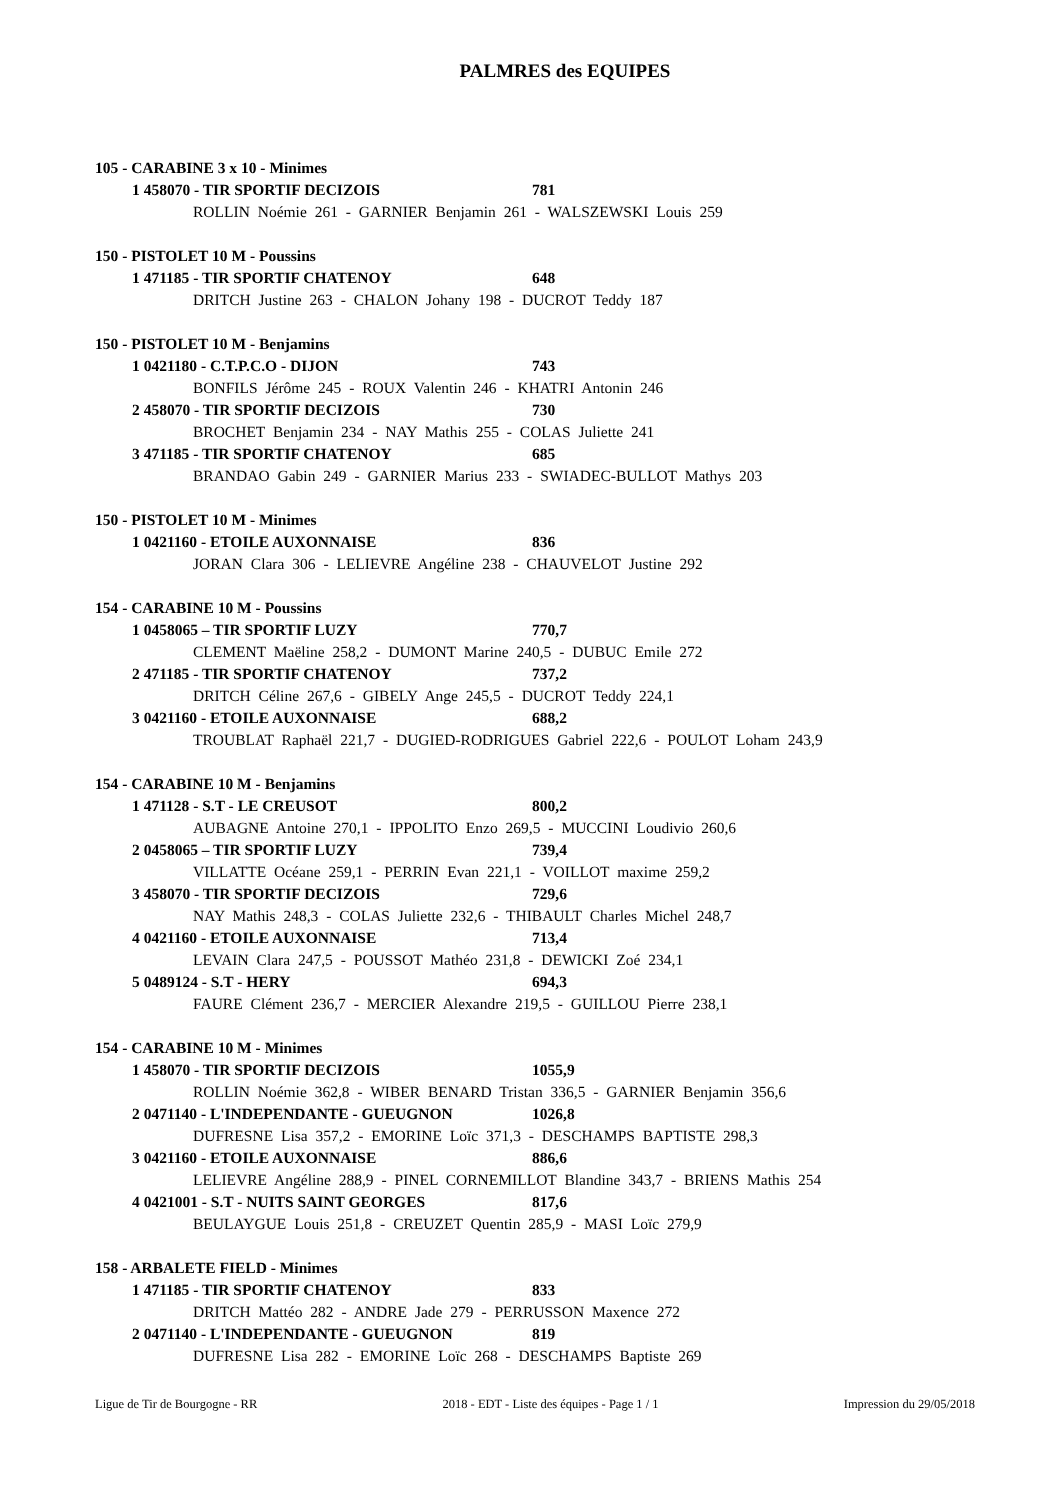PALMRES des EQUIPES
105 - CARABINE 3 x 10 - Minimes
1 458070 - TIR SPORTIF DECIZOIS 781
ROLLIN Noémie 261 - GARNIER Benjamin 261 - WALSZEWSKI Louis 259
150 - PISTOLET 10 M - Poussins
1 471185 - TIR SPORTIF CHATENOY 648
DRITCH Justine 263 - CHALON Johany 198 - DUCROT Teddy 187
150 - PISTOLET 10 M - Benjamins
1 0421180 - C.T.P.C.O - DIJON 743
BONFILS Jérôme 245 - ROUX Valentin 246 - KHATRI Antonin 246
2 458070 - TIR SPORTIF DECIZOIS 730
BROCHET Benjamin 234 - NAY Mathis 255 - COLAS Juliette 241
3 471185 - TIR SPORTIF CHATENOY 685
BRANDAO Gabin 249 - GARNIER Marius 233 - SWIADEC-BULLOT Mathys 203
150 - PISTOLET 10 M - Minimes
1 0421160 - ETOILE AUXONNAISE 836
JORAN Clara 306 - LELIEVRE Angéline 238 - CHAUVELOT Justine 292
154 - CARABINE 10 M - Poussins
1 0458065 – TIR SPORTIF LUZY 770,7
CLEMENT Maëline 258,2 - DUMONT Marine 240,5 - DUBUC Emile 272
2 471185 - TIR SPORTIF CHATENOY 737,2
DRITCH Céline 267,6 - GIBELY Ange 245,5 - DUCROT Teddy 224,1
3 0421160 - ETOILE AUXONNAISE 688,2
TROUBLAT Raphaël 221,7 - DUGIED-RODRIGUES Gabriel 222,6 - POULOT Loham 243,9
154 - CARABINE 10 M - Benjamins
1 471128 - S.T - LE CREUSOT 800,2
AUBAGNE Antoine 270,1 - IPPOLITO Enzo 269,5 - MUCCINI Loudivio 260,6
2 0458065 – TIR SPORTIF LUZY 739,4
VILLATTE Océane 259,1 - PERRIN Evan 221,1 - VOILLOT maxime 259,2
3 458070 - TIR SPORTIF DECIZOIS 729,6
NAY Mathis 248,3 - COLAS Juliette 232,6 - THIBAULT Charles Michel 248,7
4 0421160 - ETOILE AUXONNAISE 713,4
LEVAIN Clara 247,5 - POUSSOT Mathéo 231,8 - DEWICKI Zoé 234,1
5 0489124 - S.T - HERY 694,3
FAURE Clément 236,7 - MERCIER Alexandre 219,5 - GUILLOU Pierre 238,1
154 - CARABINE 10 M - Minimes
1 458070 - TIR SPORTIF DECIZOIS 1055,9
ROLLIN Noémie 362,8 - WIBER BENARD Tristan 336,5 - GARNIER Benjamin 356,6
2 0471140 - L'INDEPENDANTE - GUEUGNON 1026,8
DUFRESNE Lisa 357,2 - EMORINE Loïc 371,3 - DESCHAMPS BAPTISTE 298,3
3 0421160 - ETOILE AUXONNAISE 886,6
LELIEVRE Angéline 288,9 - PINEL CORNEMILLOT Blandine 343,7 - BRIENS Mathis 254
4 0421001 - S.T - NUITS SAINT GEORGES 817,6
BEULAYGUE Louis 251,8 - CREUZET Quentin 285,9 - MASI Loïc 279,9
158 - ARBALETE FIELD - Minimes
1 471185 - TIR SPORTIF CHATENOY 833
DRITCH Mattéo 282 - ANDRE Jade 279 - PERRUSSON Maxence 272
2 0471140 - L'INDEPENDANTE - GUEUGNON 819
DUFRESNE Lisa 282 - EMORINE Loïc 268 - DESCHAMPS Baptiste 269
Ligue de Tir de Bourgogne - RR 2018 - EDT - Liste des équipes - Page 1 / 1 Impression du 29/05/2018